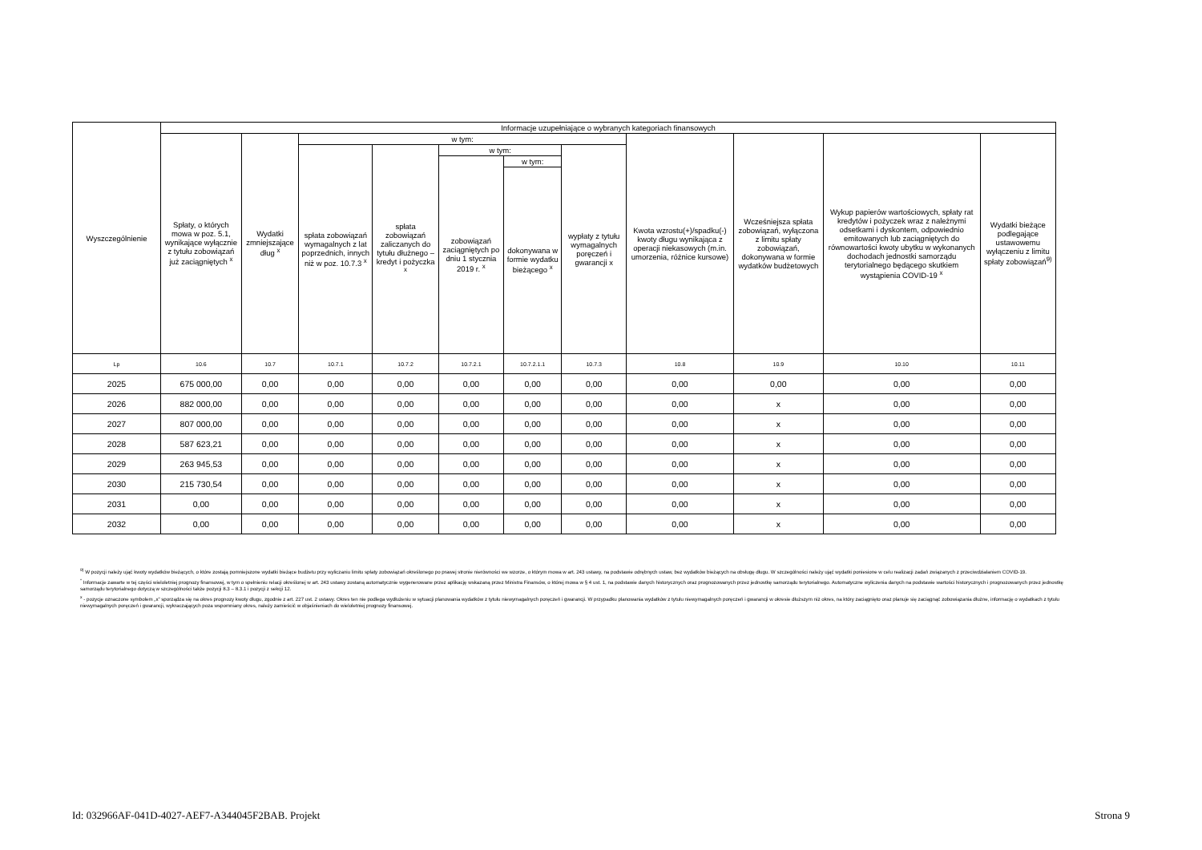| Wyszczególnienie | Informacje uzupełniające o wybranych kategoriach finansowych | | | | | | | | | | |
| --- | --- | --- | --- | --- | --- | --- | --- | --- | --- | --- | --- |
| | Spłaty, o których mowa w poz. 5.1, wynikające wyłącznie z tytułu zobowiązań już zaciągniętych <sup>x</sup> | Wydatki zmniejszające dług <sup>x</sup> | w tym: | | | | | Kwota wzrostu(+)/spadku(-) kwoty długu wynikająca z operacji niekasowych (m.in. umorzenia, różnice kursowe) | Wcześniejsza spłata zobowiązań, wyłączona z limitu spłaty zobowiązań, dokonywana w formie wydatków budżetowych | Wykup papierów wartościowych, spłaty rat kredytów i pożyczek wraz z należnymi odsetkami i dyskontem, odpowiednio emitowanych lub zaciągniętych do równowartości kwoty ubytku w wykonanych dochodach jednostki samorządu terytorialnego będącego skutkiem wystąpienia COVID-19 <sup>x</sup> | Wydatki bieżące podlegające ustawowemu wyłączeniu z limitu spłaty zobowiązań<sup>9)</sup> |
| | | | spłata zobowiązań wymagalnych z lat poprzednich, innych niż w poz. 10.7.3 <sup>x</sup> | spłata zobowiązań zaliczanych do tytułu dłużnego – kredyt i pożyczka <sup>x</sup> | w tym: | | wypłaty z tytułu wymagalnych poręczeń i gwarancji x | | | | |
| | | | | | zobowiązań zaciągniętych po dniu 1 stycznia 2019 r. <sup>x</sup> | w tym: | | | | | |
| | | | | | | dokonywana w formie wydatku bieżącego <sup>x</sup> | | | | | |
| Lp | 10.6 | 10.7 | 10.7.1 | 10.7.2 | 10.7.2.1 | 10.7.2.1.1 | 10.7.3 | 10.8 | 10.9 | 10.10 | 10.11 |
| 2025 | 675 000,00 | 0,00 | 0,00 | 0,00 | 0,00 | 0,00 | 0,00 | 0,00 | 0,00 | 0,00 | 0,00 |
| 2026 | 882 000,00 | 0,00 | 0,00 | 0,00 | 0,00 | 0,00 | 0,00 | 0,00 | x | 0,00 | 0,00 |
| 2027 | 807 000,00 | 0,00 | 0,00 | 0,00 | 0,00 | 0,00 | 0,00 | 0,00 | x | 0,00 | 0,00 |
| 2028 | 587 623,21 | 0,00 | 0,00 | 0,00 | 0,00 | 0,00 | 0,00 | 0,00 | x | 0,00 | 0,00 |
| 2029 | 263 945,53 | 0,00 | 0,00 | 0,00 | 0,00 | 0,00 | 0,00 | 0,00 | x | 0,00 | 0,00 |
| 2030 | 215 730,54 | 0,00 | 0,00 | 0,00 | 0,00 | 0,00 | 0,00 | 0,00 | x | 0,00 | 0,00 |
| 2031 | 0,00 | 0,00 | 0,00 | 0,00 | 0,00 | 0,00 | 0,00 | 0,00 | x | 0,00 | 0,00 |
| 2032 | 0,00 | 0,00 | 0,00 | 0,00 | 0,00 | 0,00 | 0,00 | 0,00 | x | 0,00 | 0,00 |
<sup>9)</sup> W pozycji należy ująć kwoty wydatków bieżących, o które zostają pomniejszone wydatki bieżące budżetu przy wyliczaniu limitu spłaty zobowiązań określonego po prawej stronie nierówności we wzorze, o którym mowa w art. 243 ustawy, na podstawie odrębnych ustaw, bez wydatków bieżących na obsługę długu. W szczególności należy ująć wydatki poniesione w celu realizacji zadań związanych z przeciwdziałaniem COVID-19.
<sup>*</sup> Informacje zawarte w tej części wieloletniej prognozy finansowej, w tym o spełnieniu relacji określonej w art. 243 ustawy zostaną automatycznie wygenerowane przez aplikację wskazaną przez Ministra Finansów, o której mowa w § 4 ust. 1, na podstawie danych historycznych oraz prognozowanych przez jednostkę samorządu terytorialnego. Automatyczne wyliczenia danych na podstawie wartości historycznych i prognozowanych przez jednostkę samorządu terytorialnego dotyczą w szczególności także pozycji 8.3 – 8.3.1 i pozycji z sekcji 12.
<sup>x</sup> - pozycje oznaczone symbolem „x” sporządza się na okres prognozy kwoty długu, zgodnie z art. 227 ust. 2 ustawy. Okres ten nie podlega wydłużeniu w sytuacji planowania wydatków z tytułu niewymagalnych poręczeń i gwarancji. W przypadku planowania wydatków z tytułu niewymagalnych poręczeń i gwarancji w okresie dłuższym niż okres, na który zaciągnięto oraz planuje się zaciągnąć zobowiązania dłużne, informację o wydatkach z tytułu niewymagalnych poręczeń i gwarancji, wykraczających poza wspomniany okres, należy zamieścić w objaśnieniach do wieloletniej prognozy finansowej.
Id: 032966AF-041D-4027-AEF7-A344045F2BAB. Projekt Strona 9